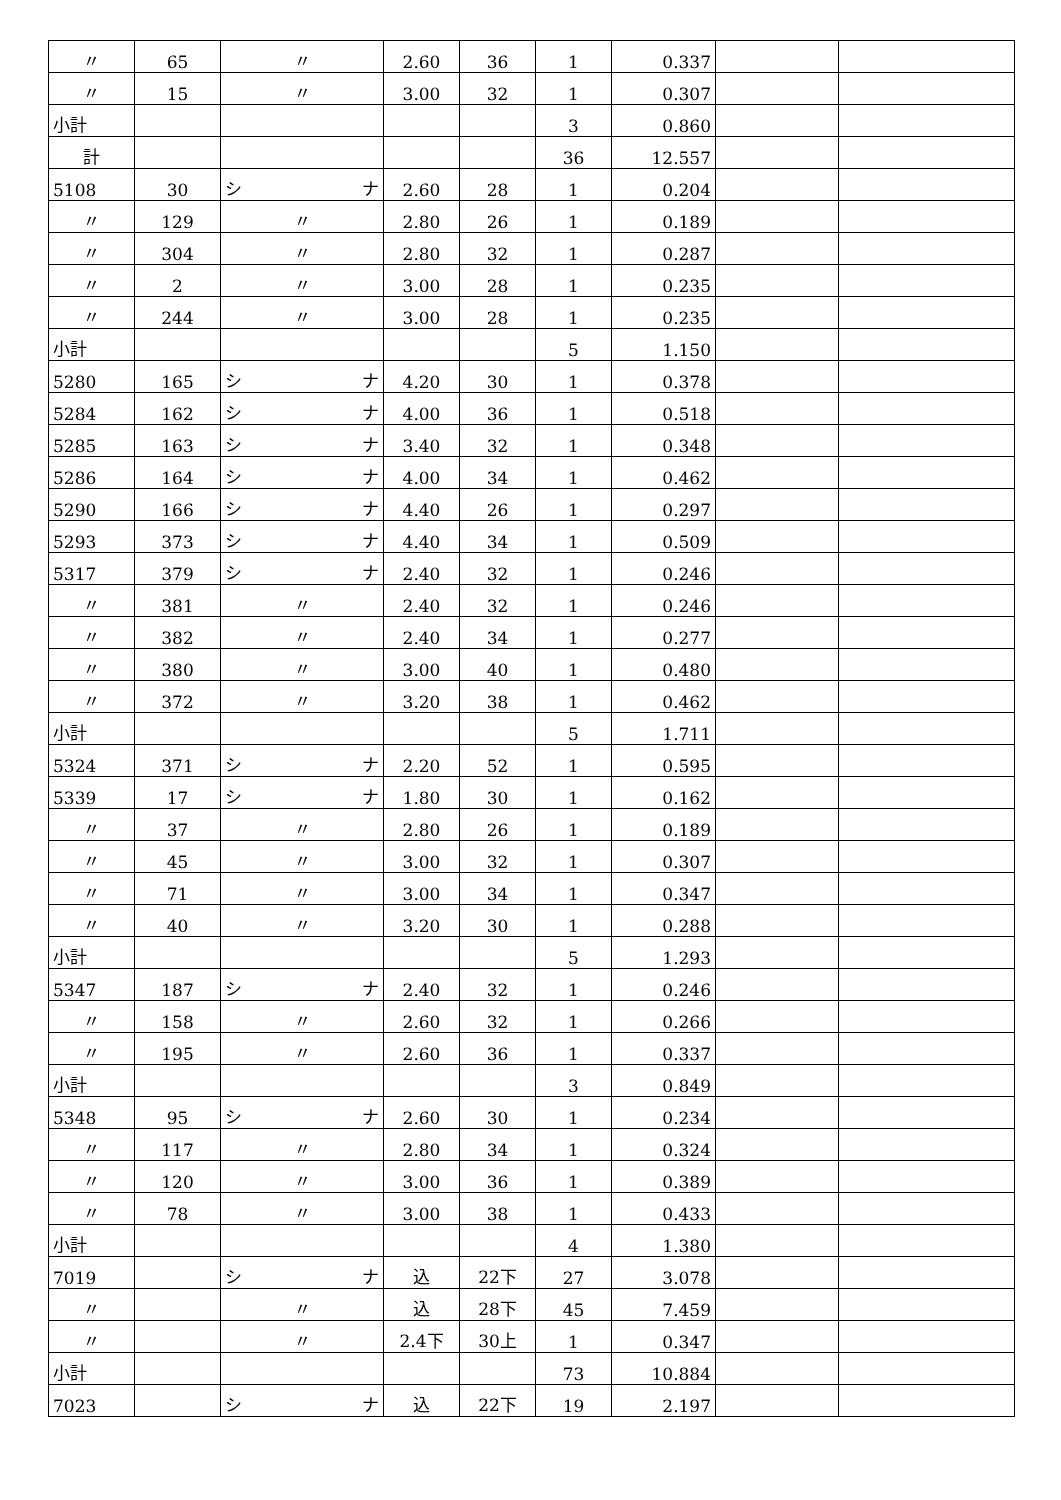| 〃 | 65 | 〃 | 2.60 | 36 | 1 | 0.337 | | |
| 〃 | 15 | 〃 | 3.00 | 32 | 1 | 0.307 | | |
| 小計 | | | | | 3 | 0.860 | | |
| 計 | | | | | 36 | 12.557 | | |
| 5108 | 30 | シ ナ | 2.60 | 28 | 1 | 0.204 | | |
| 〃 | 129 | 〃 | 2.80 | 26 | 1 | 0.189 | | |
| 〃 | 304 | 〃 | 2.80 | 32 | 1 | 0.287 | | |
| 〃 | 2 | 〃 | 3.00 | 28 | 1 | 0.235 | | |
| 〃 | 244 | 〃 | 3.00 | 28 | 1 | 0.235 | | |
| 小計 | | | | | 5 | 1.150 | | |
| 5280 | 165 | シ ナ | 4.20 | 30 | 1 | 0.378 | | |
| 5284 | 162 | シ ナ | 4.00 | 36 | 1 | 0.518 | | |
| 5285 | 163 | シ ナ | 3.40 | 32 | 1 | 0.348 | | |
| 5286 | 164 | シ ナ | 4.00 | 34 | 1 | 0.462 | | |
| 5290 | 166 | シ ナ | 4.40 | 26 | 1 | 0.297 | | |
| 5293 | 373 | シ ナ | 4.40 | 34 | 1 | 0.509 | | |
| 5317 | 379 | シ ナ | 2.40 | 32 | 1 | 0.246 | | |
| 〃 | 381 | 〃 | 2.40 | 32 | 1 | 0.246 | | |
| 〃 | 382 | 〃 | 2.40 | 34 | 1 | 0.277 | | |
| 〃 | 380 | 〃 | 3.00 | 40 | 1 | 0.480 | | |
| 〃 | 372 | 〃 | 3.20 | 38 | 1 | 0.462 | | |
| 小計 | | | | | 5 | 1.711 | | |
| 5324 | 371 | シ ナ | 2.20 | 52 | 1 | 0.595 | | |
| 5339 | 17 | シ ナ | 1.80 | 30 | 1 | 0.162 | | |
| 〃 | 37 | 〃 | 2.80 | 26 | 1 | 0.189 | | |
| 〃 | 45 | 〃 | 3.00 | 32 | 1 | 0.307 | | |
| 〃 | 71 | 〃 | 3.00 | 34 | 1 | 0.347 | | |
| 〃 | 40 | 〃 | 3.20 | 30 | 1 | 0.288 | | |
| 小計 | | | | | 5 | 1.293 | | |
| 5347 | 187 | シ ナ | 2.40 | 32 | 1 | 0.246 | | |
| 〃 | 158 | 〃 | 2.60 | 32 | 1 | 0.266 | | |
| 〃 | 195 | 〃 | 2.60 | 36 | 1 | 0.337 | | |
| 小計 | | | | | 3 | 0.849 | | |
| 5348 | 95 | シ ナ | 2.60 | 30 | 1 | 0.234 | | |
| 〃 | 117 | 〃 | 2.80 | 34 | 1 | 0.324 | | |
| 〃 | 120 | 〃 | 3.00 | 36 | 1 | 0.389 | | |
| 〃 | 78 | 〃 | 3.00 | 38 | 1 | 0.433 | | |
| 小計 | | | | | 4 | 1.380 | | |
| 7019 | | シ ナ | 込 | 22下 | 27 | 3.078 | | |
| 〃 | | 〃 | 込 | 28下 | 45 | 7.459 | | |
| 〃 | | 〃 | 2.4下 | 30上 | 1 | 0.347 | | |
| 小計 | | | | | 73 | 10.884 | | |
| 7023 | | シ ナ | 込 | 22下 | 19 | 2.197 | | |